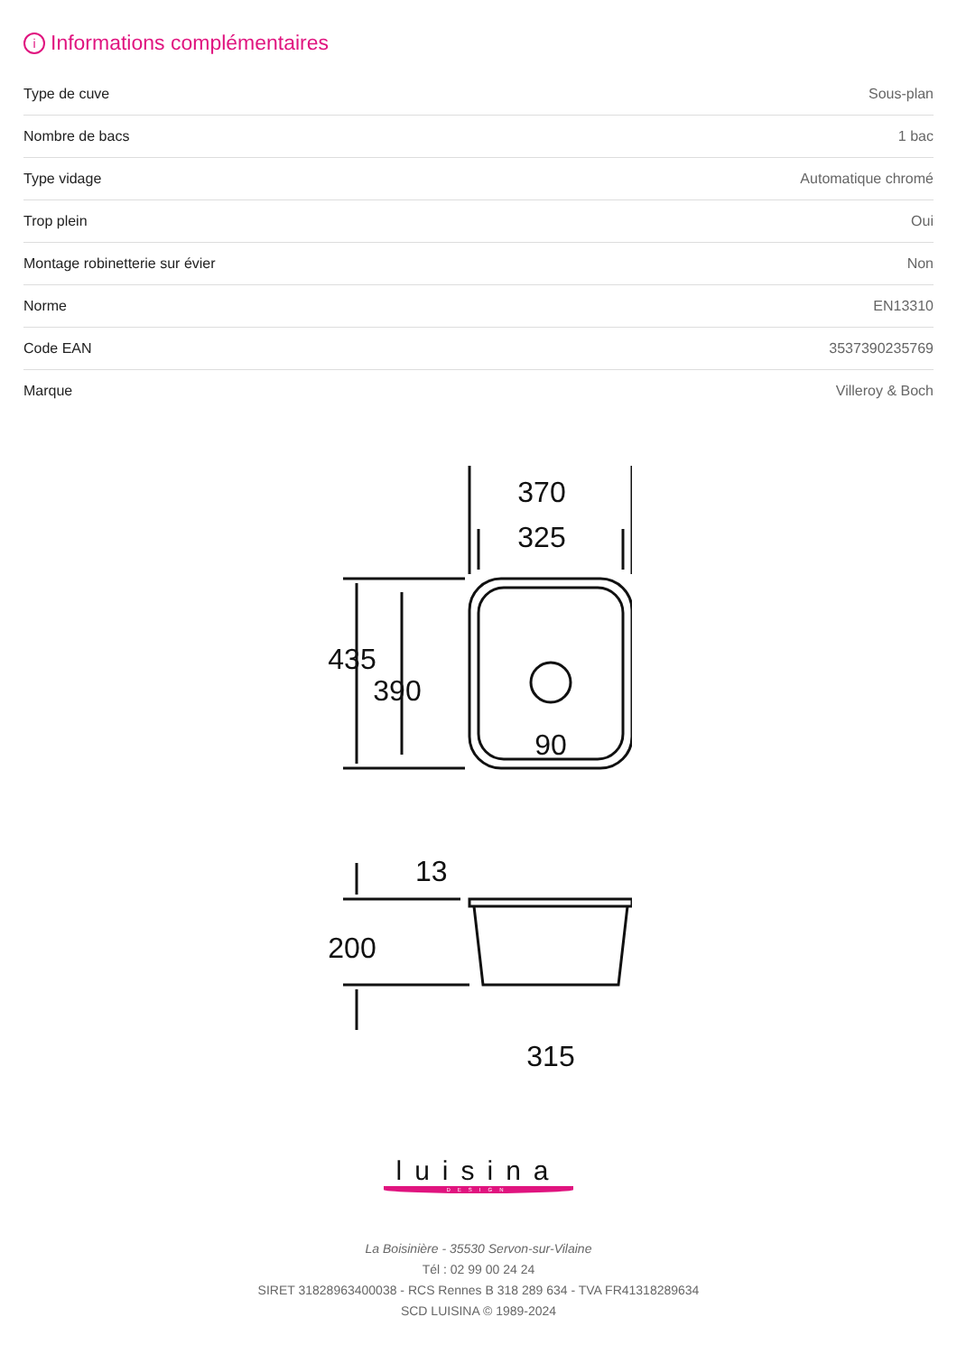i Informations complémentaires
| Type de cuve | Sous-plan |
| Nombre de bacs | 1 bac |
| Type vidage | Automatique chromé |
| Trop plein | Oui |
| Montage robinetterie sur évier | Non |
| Norme | EN13310 |
| Code EAN | 3537390235769 |
| Marque | Villeroy & Boch |
370
325
435
390
90
13
200
315
luisina
DESIGN
La Boisinière - 35530 Servon-sur-Vilaine
Tél : 02 99 00 24 24
SIRET 31828963400038 - RCS Rennes B 318 289 634 - TVA FR41318289634
SCD LUISINA © 1989-2024